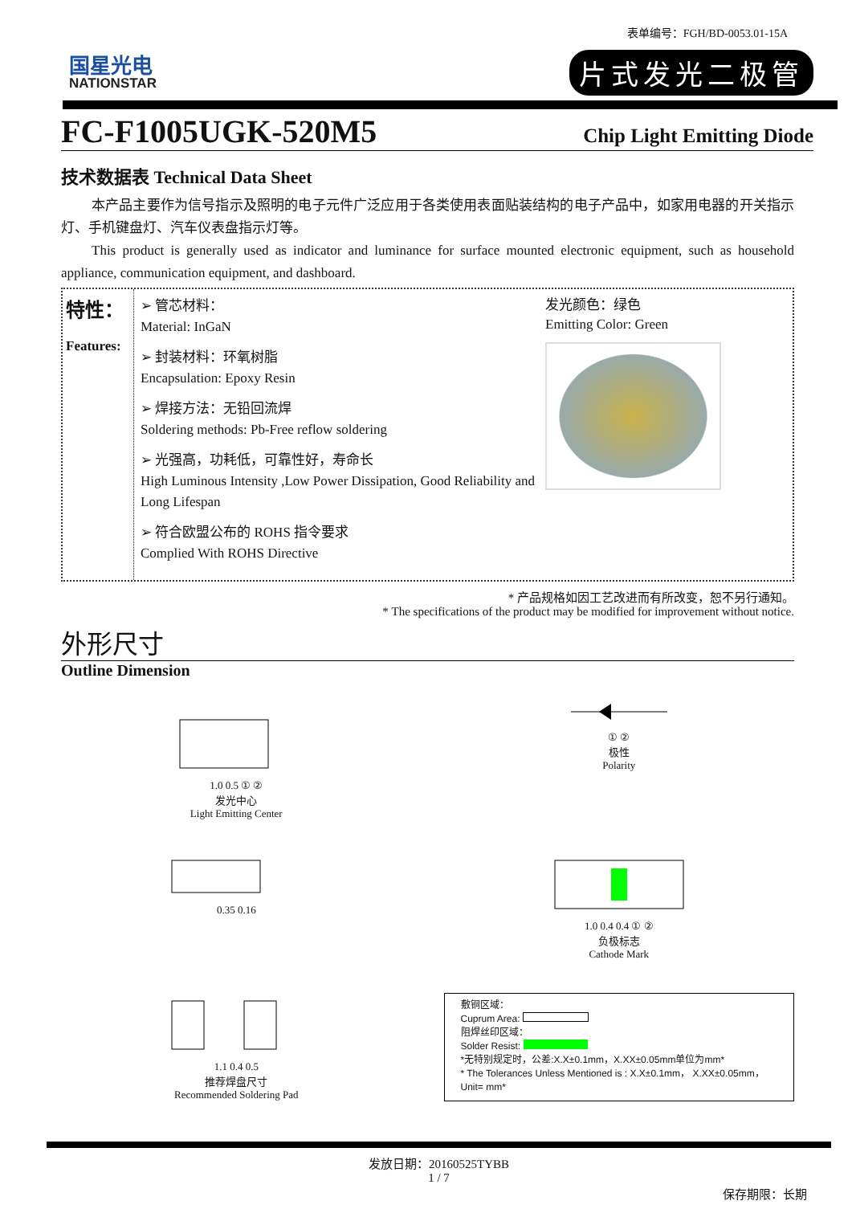表单编号：FGH/BD-0053.01-15A
国星光电
NATIONSTAR
片式发光二极管
FC-F1005UGK-520M5
Chip Light Emitting Diode
技术数据表 Technical Data Sheet
本产品主要作为信号指示及照明的电子元件广泛应用于各类使用表面贴装结构的电子产品中，如家用电器的开关指示灯、手机键盘灯、汽车仪表盘指示灯等。
This product is generally used as indicator and luminance for surface mounted electronic equipment, such as household appliance, communication equipment, and dashboard.
特性：
Features:
➢ 管芯材料：
Material: InGaN
➢ 封装材料：环氧树脂
Encapsulation: Epoxy Resin
➢ 焊接方法：无铅回流焊
Soldering methods: Pb-Free reflow soldering
➢ 光强高，功耗低，可靠性好，寿命长
High Luminous Intensity ,Low Power Dissipation, Good Reliability and Long Lifespan
➢ 符合欧盟公布的 ROHS 指令要求
Complied With ROHS Directive
发光颜色：绿色
Emitting Color: Green
* 产品规格如因工艺改进而有所改变，恕不另行通知。
* The specifications of the product may be modified for improvement without notice.
外形尺寸
Outline Dimension
1.0 0.5 ① ②
发光中心
Light Emitting Center
① ②
极性
Polarity
0.35 0.16
1.0 0.4 0.4 ① ②
负极标志
Cathode Mark
1.1 0.4 0.5
推荐焊盘尺寸
Recommended Soldering Pad
敷铜区域：
Cuprum Area:
阻焊丝印区域：
Solder Resist:
*无特别规定时，公差:X.X±0.1mm，X.XX±0.05mm单位为mm*
* The Tolerances Unless Mentioned is : X.X±0.1mm， X.XX±0.05mm，Unit= mm*
发放日期：20160525TYBB
1 / 7
保存期限：长期